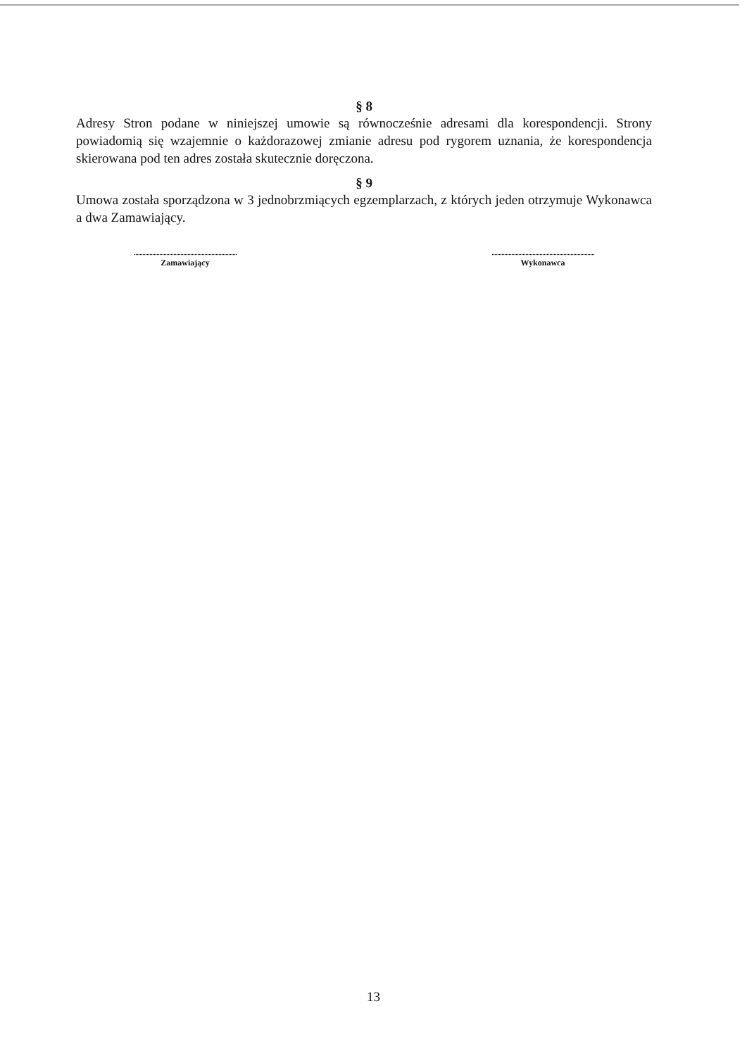§ 8
Adresy Stron podane w niniejszej umowie są równocześnie adresami dla korespondencji. Strony powiadomią się wzajemnie o każdorazowej zmianie adresu pod rygorem uznania, że korespondencja skierowana pod ten adres została skutecznie doręczona.
§ 9
Umowa została sporządzona w 3 jednobrzmiących egzemplarzach, z których jeden otrzymuje Wykonawca a dwa Zamawiający.
.........................................................................
Zamawiający
.........................................................................
Wykonawca
13